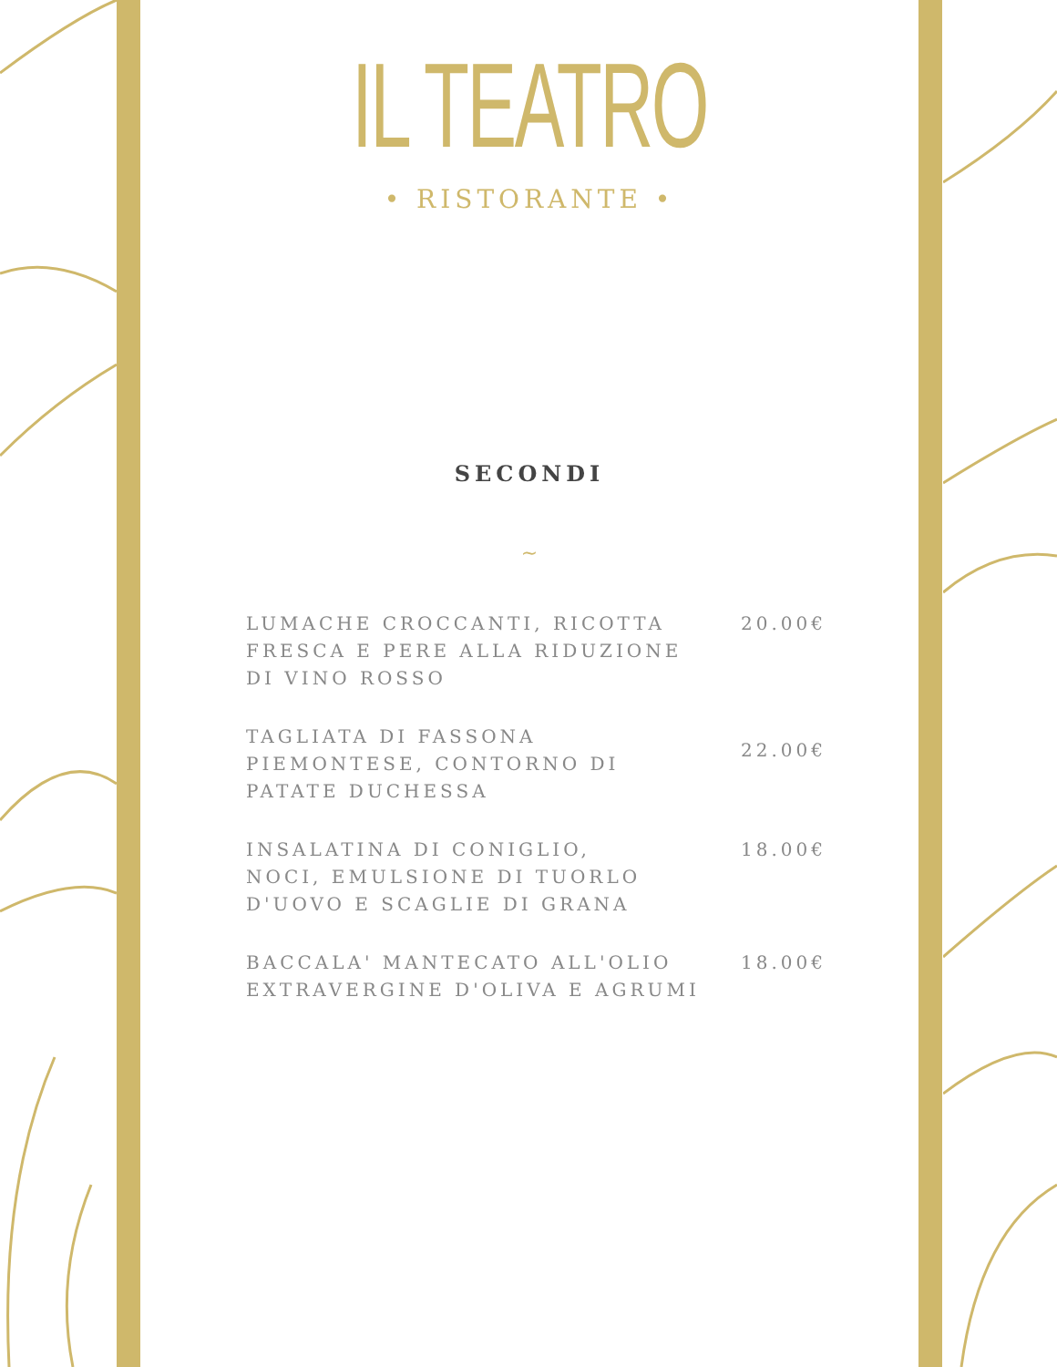IL TEATRO
• RISTORANTE •
SECONDI
~
LUMACHE CROCCANTI, RICOTTA FRESCA E PERE ALLA RIDUZIONE DI VINO ROSSO
20.00€
TAGLIATA DI FASSONA PIEMONTESE, CONTORNO DI PATATE DUCHESSA
22.00€
INSALATINA DI CONIGLIO,
NOCI, EMULSIONE DI TUORLO D'UOVO E SCAGLIE DI GRANA
18.00€
BACCALA' MANTECATO ALL'OLIO EXTRAVERGINE D'OLIVA E AGRUMI
18.00€